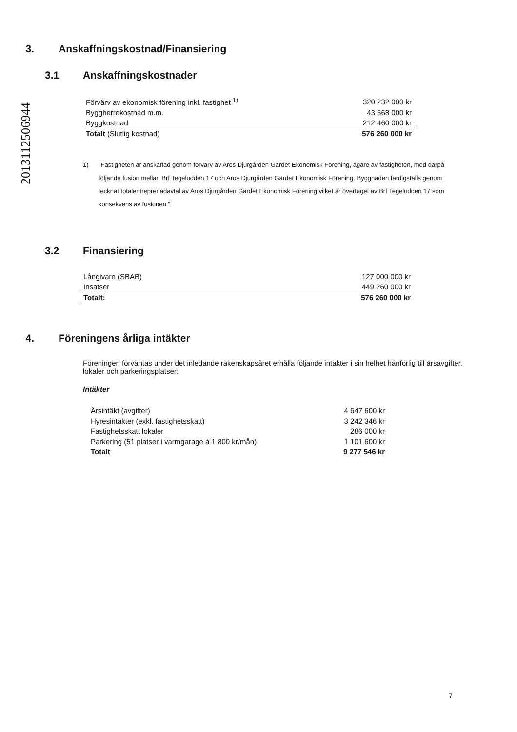20131125069​44
3. Anskaffningskostnad/Finansiering
3.1 Anskaffningskostnader
| Förvärv av ekonomisk förening inkl. fastighet <sup>1)</sup> | 320 232 000 kr |
| Byggherrekostnad m.m. | 43 568 000 kr |
| Byggkostnad | 212 460 000 kr |
| Totalt (Slutlig kostnad) | 576 260 000 kr |
1) "Fastigheten är anskaffad genom förvärv av Aros Djurgården Gärdet Ekonomisk Förening, ägare av fastigheten, med därpå följande fusion mellan Brf Tegeludden 17 och Aros Djurgården Gärdet Ekonomisk Förening. Byggnaden färdigställs genom tecknat totalentreprenadavtal av Aros Djurgården Gärdet Ekonomisk Förening vilket är övertaget av Brf Tegeludden 17 som konsekvens av fusionen."
3.2 Finansiering
| Långivare (SBAB) | 127 000 000 kr |
| Insatser | 449 260 000 kr |
| Totalt: | 576 260 000 kr |
4. Föreningens årliga intäkter
Föreningen förväntas under det inledande räkenskapsåret erhålla följande intäkter i sin helhet hänförlig till årsavgifter, lokaler och parkeringsplatser:
Intäkter
| Årsintäkt (avgifter) | 4 647 600 kr |
| Hyresintäkter (exkl. fastighetsskatt) | 3 242 346 kr |
| Fastighetsskatt lokaler | 286 000 kr |
| Parkering (51 platser i varmgarage á 1 800 kr/mån) | 1 101 600 kr |
| Totalt | 9 277 546 kr |
7